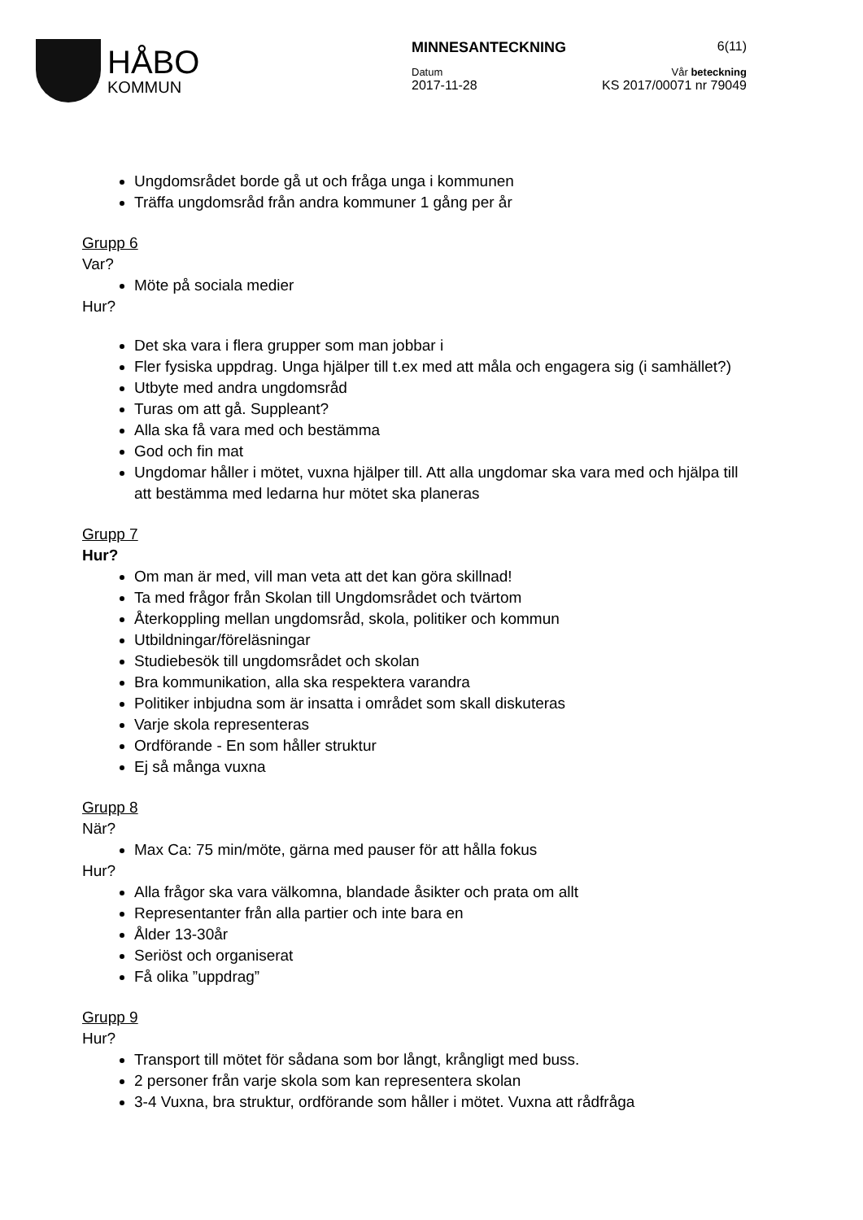HÅBO
KOMMUN
MINNESANTECKNING 6(11)
Datum Vår beteckning
2017-11-28 KS 2017/00071 nr 79049
Ungdomsrådet borde gå ut och fråga unga i kommunen
Träffa ungdomsråd från andra kommuner 1 gång per år
Grupp 6
Var?
Möte på sociala medier
Hur?
Det ska vara i flera grupper som man jobbar i
Fler fysiska uppdrag. Unga hjälper till t.ex med att måla och engagera sig (i samhället?)
Utbyte med andra ungdomsråd
Turas om att gå. Suppleant?
Alla ska få vara med och bestämma
God och fin mat
Ungdomar håller i mötet, vuxna hjälper till. Att alla ungdomar ska vara med och hjälpa till att bestämma med ledarna hur mötet ska planeras
Grupp 7
Hur?
Om man är med, vill man veta att det kan göra skillnad!
Ta med frågor från Skolan till Ungdomsrådet och tvärtom
Återkoppling mellan ungdomsråd, skola, politiker och kommun
Utbildningar/föreläsningar
Studiebesök till ungdomsrådet och skolan
Bra kommunikation, alla ska respektera varandra
Politiker inbjudna som är insatta i området som skall diskuteras
Varje skola representeras
Ordförande - En som håller struktur
Ej så många vuxna
Grupp 8
När?
Max Ca: 75 min/möte, gärna med pauser för att hålla fokus
Hur?
Alla frågor ska vara välkomna, blandade åsikter och prata om allt
Representanter från alla partier och inte bara en
Ålder 13-30år
Seriöst och organiserat
Få olika ”uppdrag”
Grupp 9
Hur?
Transport till mötet för sådana som bor långt, krångligt med buss.
2 personer från varje skola som kan representera skolan
3-4 Vuxna, bra struktur, ordförande som håller i mötet. Vuxna att rådfråga